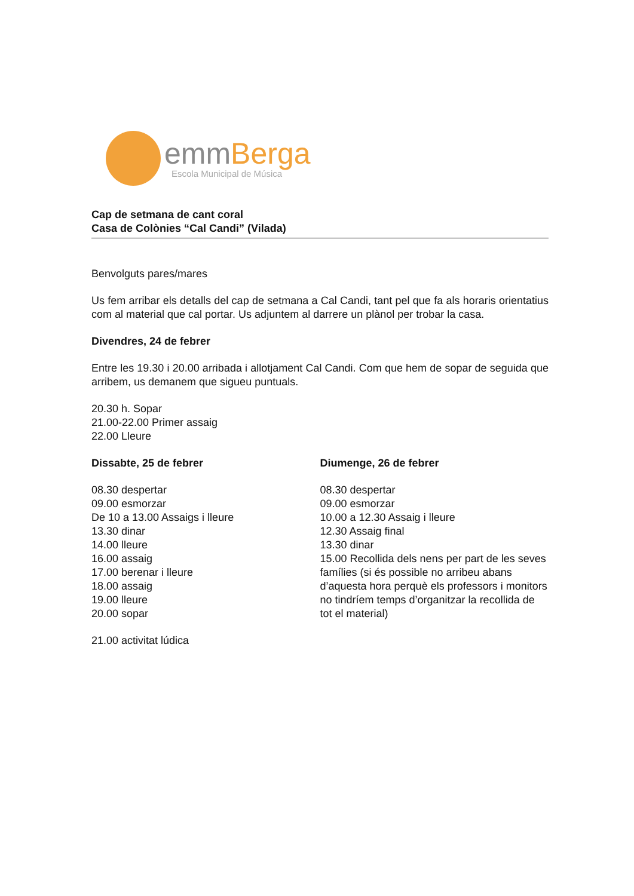emmBerga
Escola Municipal de Música
Cap de setmana de cant coral
Casa de Colònies “Cal Candi” (Vilada)
Benvolguts pares/mares
Us fem arribar els detalls del cap de setmana a Cal Candi, tant pel que fa als horaris orientatius com al material que cal portar. Us adjuntem al darrere un plànol per trobar la casa.
Divendres, 24 de febrer
Entre les 19.30 i 20.00 arribada i allotjament Cal Candi. Com que hem de sopar de seguida que arribem, us demanem que sigueu puntuals.
20.30 h. Sopar
21.00-22.00 Primer assaig
22.00 Lleure
Dissabte, 25 de febrer
08.30 despertar
09.00 esmorzar
De 10 a 13.00 Assaigs i lleure
13.30 dinar
14.00 lleure
16.00 assaig
17.00 berenar i lleure
18.00 assaig
19.00 lleure
20.00 sopar
21.00 activitat lúdica
Diumenge, 26 de febrer
08.30 despertar
09.00 esmorzar
10.00 a 12.30 Assaig i lleure
12.30 Assaig final
13.30 dinar
15.00 Recollida dels nens per part de les seves famílies (si és possible no arribeu abans d’aquesta hora perquè els professors i monitors no tindríem temps d’organitzar la recollida de tot el material)